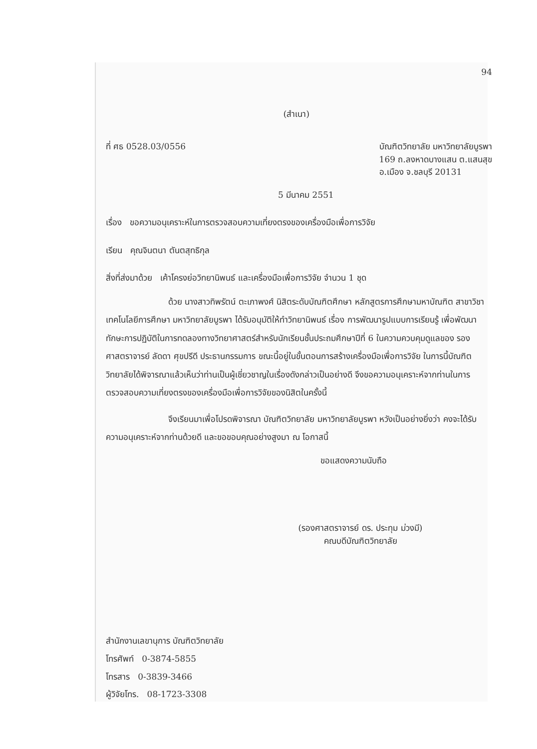94
(สำเนา)
ที่ ศธ 0528.03/0556 บัณฑิตวิทยาลัย มหาวิทยาลัยบูรพา
169 ถ.ลงหาดบางแสน ต.แสนสุข
อ.เมือง จ.ชลบุรี 20131
5 มีนาคม 2551
เรื่อง ขอความอนุเคราะห์ในการตรวจสอบความเที่ยงตรงของเครื่องมือเพื่อการวิจัย
เรียน คุณจินตนา ตันตสุทธิกุล
สิ่งที่ส่งมาด้วย เค้าโครงย่อวิทยานิพนธ์ และเครื่องมือเพื่อการวิจัย จำนวน 1 ชุด
ด้วย นางสาวทิพรัตน์ ตะเภาพงศ์ นิสิตระดับบัณฑิตศึกษา หลักสูตรการศึกษามหาบัณฑิต สาขาวิชาเทคโนโลยีการศึกษา มหาวิทยาลัยบูรพา ได้รับอนุมัติให้ทำวิทยานิพนธ์ เรื่อง การพัฒนารูปแบบการเรียนรู้ เพื่อพัฒนาทักษะการปฏิบัติในการทดลองทางวิทยาศาสตร์สำหรับนักเรียนชั้นประถมศึกษาปีที่ 6 ในความควบคุมดูแลของ รองศาสตราจารย์ ลัดดา ศุขปรีดี ประธานกรรมการ ขณะนี้อยู่ในขั้นตอนการสร้างเครื่องมือเพื่อการวิจัย ในการนี้บัณฑิตวิทยาลัยได้พิจารณาแล้วเห็นว่าท่านเป็นผู้เชี่ยวชาญในเรื่องดังกล่าวเป็นอย่างดี จึงขอความอนุเคราะห์จากท่านในการตรวจสอบความเที่ยงตรงของเครื่องมือเพื่อการวิจัยของนิสิตในครั้งนี้
จึงเรียนมาเพื่อโปรดพิจารณา บัณฑิตวิทยาลัย มหาวิทยาลัยบูรพา หวังเป็นอย่างยิ่งว่า คงจะได้รับความอนุเคราะห์จากท่านด้วยดี และขอขอบคุณอย่างสูงมา ณ โอกาสนี้
ขอแสดงความนับถือ
(รองศาสตราจารย์ ดร. ประทุม ม่วงมี)
คณบดีบัณฑิตวิทยาลัย
สำนักงานเลขานุการ บัณฑิตวิทยาลัย
โทรศัพท์ 0-3874-5855
โทรสาร 0-3839-3466
ผู้วิจัยโทร. 08-1723-3308